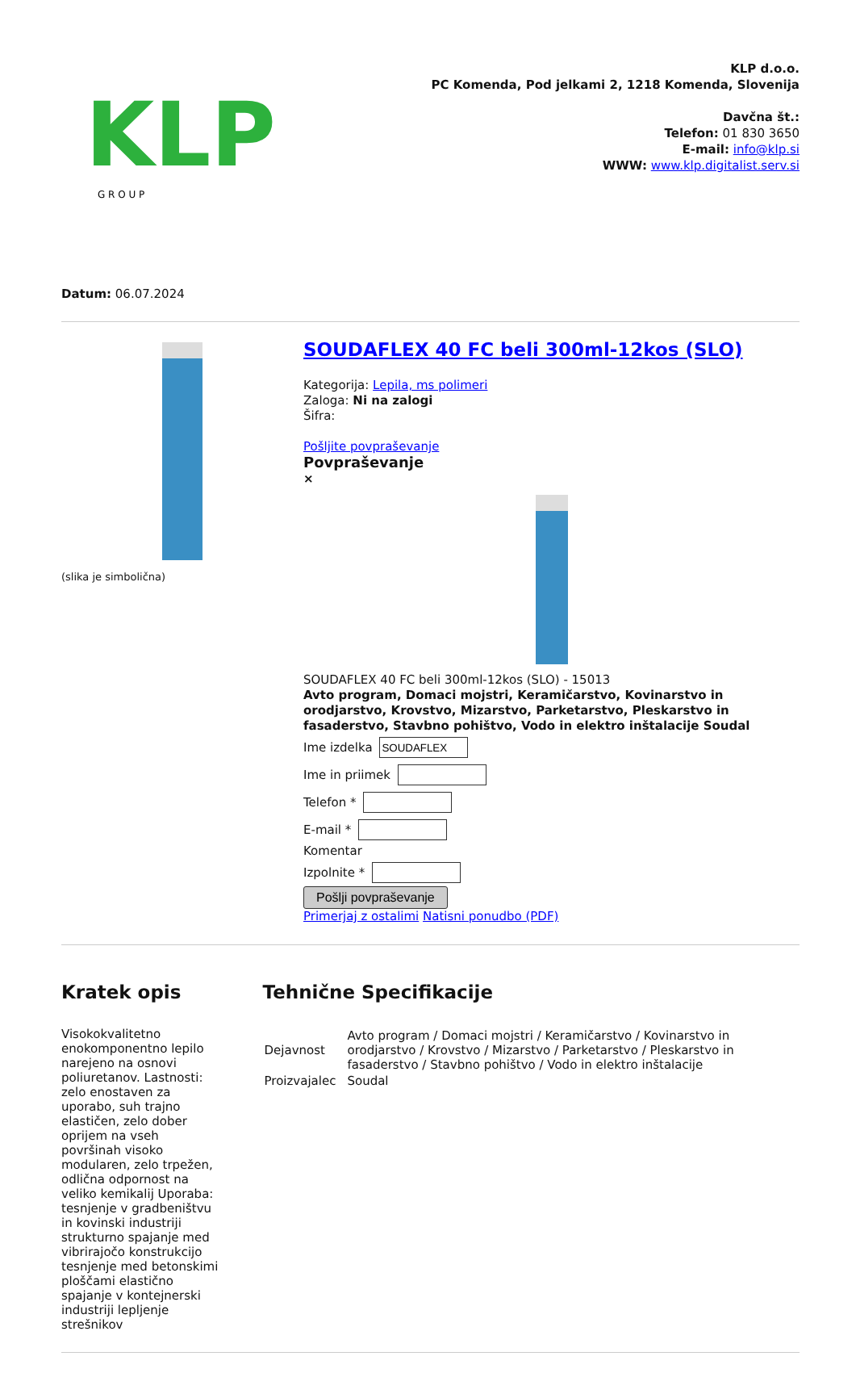KLP
G R O U P
KLP d.o.o.
PC Komenda, Pod jelkami 2, 1218 Komenda, Slovenija
Davčna št.:
Telefon: 01 830 3650
E-mail: info@klp.si
WWW: www.klp.digitalist.serv.si
Datum: 06.07.2024
(slika je simbolična)
SOUDAFLEX 40 FC beli 300ml-12kos (SLO)
Kategorija: Lepila, ms polimeri
Zaloga: Ni na zalogi
Šifra:
Pošljite povpraševanje
Povpraševanje
×
SOUDAFLEX 40 FC beli 300ml-12kos (SLO) - 15013
Avto program, Domaci mojstri, Keramičarstvo, Kovinarstvo in orodjarstvo, Krovstvo, Mizarstvo, Parketarstvo, Pleskarstvo in fasaderstvo, Stavbno pohištvo, Vodo in elektro inštalacije Soudal
Ime izdelka
Ime in priimek
Telefon *
E-mail *
Komentar
Izpolnite *
Pošlji povpraševanje
Primerjaj z ostalimi Natisni ponudbo (PDF)
Kratek opis
Visokokvalitetno enokomponentno lepilo narejeno na osnovi poliuretanov. Lastnosti: zelo enostaven za uporabo, suh trajno elastičen, zelo dober oprijem na vseh površinah visoko modularen, zelo trpežen, odlična odpornost na veliko kemikalij Uporaba: tesnjenje v gradbeništvu in kovinski industriji strukturno spajanje med vibrirajočo konstrukcijo tesnjenje med betonskimi ploščami elastično spajanje v kontejnerski industriji lepljenje strešnikov
Tehnične Specifikacije
| Dejavnost | Avto program / Domaci mojstri / Keramičarstvo / Kovinarstvo in orodjarstvo / Krovstvo / Mizarstvo / Parketarstvo / Pleskarstvo in fasaderstvo / Stavbno pohištvo / Vodo in elektro inštalacije |
| Proizvajalec | Soudal |